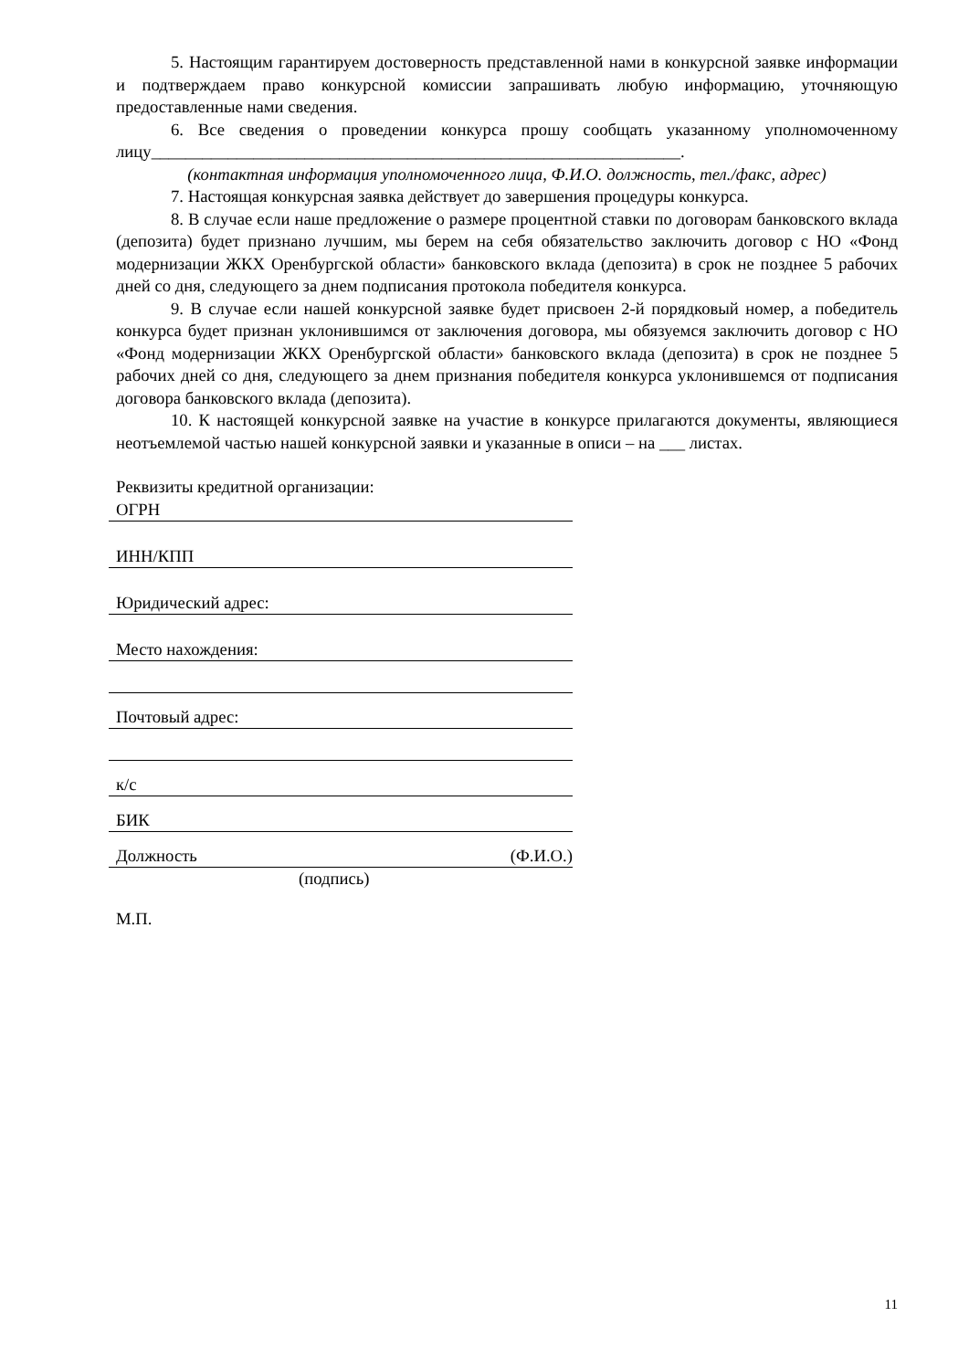5. Настоящим гарантируем достоверность представленной нами в конкурсной заявке информации и подтверждаем право конкурсной комиссии запрашивать любую информацию, уточняющую предоставленные нами сведения.
6. Все сведения о проведении конкурса прошу сообщать указанному уполномоченному лицу______________________________________________________________.
(контактная информация уполномоченного лица, Ф.И.О. должность, тел./факс, адрес)
7. Настоящая конкурсная заявка действует до завершения процедуры конкурса.
8. В случае если наше предложение о размере процентной ставки по договорам банковского вклада (депозита) будет признано лучшим, мы берем на себя обязательство заключить договор с НО «Фонд модернизации ЖКХ Оренбургской области» банковского вклада (депозита) в срок не позднее 5 рабочих дней со дня, следующего за днем подписания протокола победителя конкурса.
9. В случае если нашей конкурсной заявке будет присвоен 2-й порядковый номер, а победитель конкурса будет признан уклонившимся от заключения договора, мы обязуемся заключить договор с НО «Фонд модернизации ЖКХ Оренбургской области» банковского вклада (депозита) в срок не позднее 5 рабочих дней со дня, следующего за днем признания победителя конкурса уклонившемся от подписания договора банковского вклада (депозита).
10. К настоящей конкурсной заявке на участие в конкурсе прилагаются документы, являющиеся неотъемлемой частью нашей конкурсной заявки и указанные в описи – на ___ листах.
Реквизиты кредитной организации:
ОГРН
ИНН/КПП
Юридический адрес:
Место нахождения:
Почтовый адрес:
к/с
БИК
Должность (Ф.И.О.)
(подпись)
М.П.
11